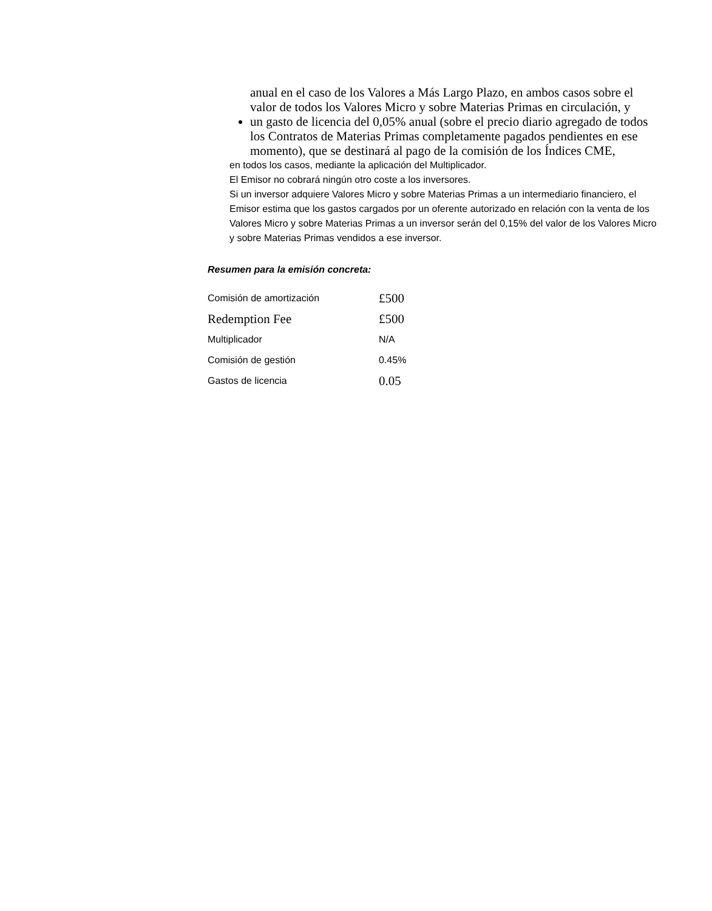anual en el caso de los Valores a Más Largo Plazo, en ambos casos sobre el valor de todos los Valores Micro y sobre Materias Primas en circulación, y
un gasto de licencia del 0,05% anual (sobre el precio diario agregado de todos los Contratos de Materias Primas completamente pagados pendientes en ese momento), que se destinará al pago de la comisión de los Índices CME,
en todos los casos, mediante la aplicación del Multiplicador.
El Emisor no cobrará ningún otro coste a los inversores.
Si un inversor adquiere Valores Micro y sobre Materias Primas a un intermediario financiero, el Emisor estima que los gastos cargados por un oferente autorizado en relación con la venta de los Valores Micro y sobre Materias Primas a un inversor serán del 0,15% del valor de los Valores Micro y sobre Materias Primas vendidos a ese inversor.
Resumen para la emisión concreta:
| Comisión de amortización | £500 |
| Redemption Fee | £500 |
| Multiplicador | N/A |
| Comisión de gestión | 0.45% |
| Gastos de licencia | 0.05 |